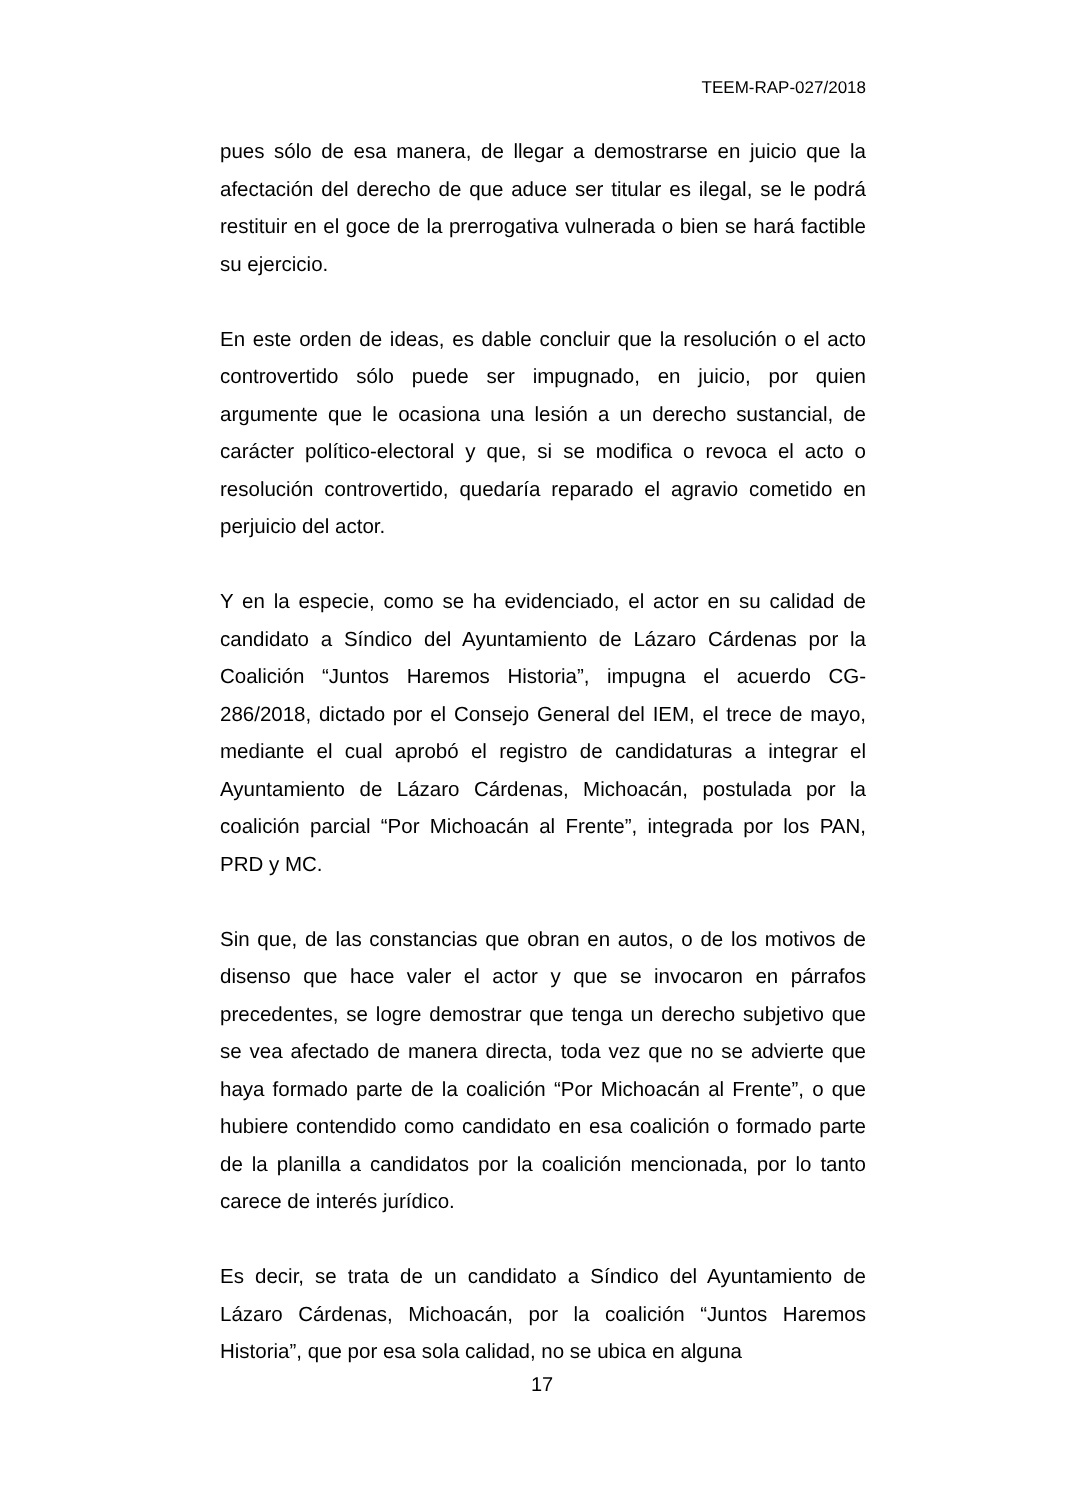TEEM-RAP-027/2018
pues sólo de esa manera, de llegar a demostrarse en juicio que la afectación del derecho de que aduce ser titular es ilegal, se le podrá restituir en el goce de la prerrogativa vulnerada o bien se hará factible su ejercicio.
En este orden de ideas, es dable concluir que la resolución o el acto controvertido sólo puede ser impugnado, en juicio, por quien argumente que le ocasiona una lesión a un derecho sustancial, de carácter político-electoral y que, si se modifica o revoca el acto o resolución controvertido, quedaría reparado el agravio cometido en perjuicio del actor.
Y en la especie, como se ha evidenciado, el actor en su calidad de candidato a Síndico del Ayuntamiento de Lázaro Cárdenas por la Coalición “Juntos Haremos Historia”, impugna el acuerdo CG-286/2018, dictado por el Consejo General del IEM, el trece de mayo, mediante el cual aprobó el registro de candidaturas a integrar el Ayuntamiento de Lázaro Cárdenas, Michoacán, postulada por la coalición parcial “Por Michoacán al Frente”, integrada por los PAN, PRD y MC.
Sin que, de las constancias que obran en autos, o de los motivos de disenso que hace valer el actor y que se invocaron en párrafos precedentes, se logre demostrar que tenga un derecho subjetivo que se vea afectado de manera directa, toda vez que no se advierte que haya formado parte de la coalición “Por Michoacán al Frente”, o que hubiere contendido como candidato en esa coalición o formado parte de la planilla a candidatos por la coalición mencionada, por lo tanto carece de interés jurídico.
Es decir, se trata de un candidato a Síndico del Ayuntamiento de Lázaro Cárdenas, Michoacán, por la coalición “Juntos Haremos Historia”, que por esa sola calidad, no se ubica en alguna
17